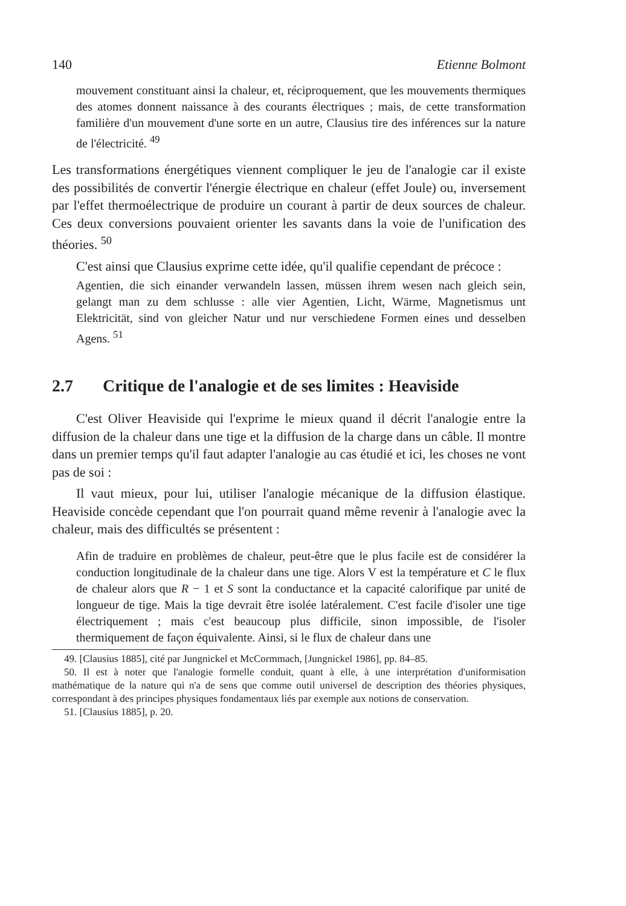140 Etienne Bolmont
mouvement constituant ainsi la chaleur, et, réciproquement, que les mouvements thermiques des atomes donnent naissance à des courants électriques ; mais, de cette transformation familière d'un mouvement d'une sorte en un autre, Clausius tire des inférences sur la nature de l'électricité. <sup>49</sup>
Les transformations énergétiques viennent compliquer le jeu de l'analogie car il existe des possibilités de convertir l'énergie électrique en chaleur (effet Joule) ou, inversement par l'effet thermoélectrique de produire un courant à partir de deux sources de chaleur. Ces deux conversions pouvaient orienter les savants dans la voie de l'unification des théories. <sup>50</sup>
C'est ainsi que Clausius exprime cette idée, qu'il qualifie cependant de précoce :
Agentien, die sich einander verwandeln lassen, müssen ihrem wesen nach gleich sein, gelangt man zu dem schlusse : alle vier Agentien, Licht, Wärme, Magnetismus unt Elektricität, sind von gleicher Natur und nur verschiedene Formen eines und desselben Agens. <sup>51</sup>
2.7 Critique de l'analogie et de ses limites : Heaviside
C'est Oliver Heaviside qui l'exprime le mieux quand il décrit l'analogie entre la diffusion de la chaleur dans une tige et la diffusion de la charge dans un câble. Il montre dans un premier temps qu'il faut adapter l'analogie au cas étudié et ici, les choses ne vont pas de soi :
Il vaut mieux, pour lui, utiliser l'analogie mécanique de la diffusion élastique. Heaviside concède cependant que l'on pourrait quand même revenir à l'analogie avec la chaleur, mais des difficultés se présentent :
Afin de traduire en problèmes de chaleur, peut-être que le plus facile est de considérer la conduction longitudinale de la chaleur dans une tige. Alors V est la température et C le flux de chaleur alors que R − 1 et S sont la conductance et la capacité calorifique par unité de longueur de tige. Mais la tige devrait être isolée latéralement. C'est facile d'isoler une tige électriquement ; mais c'est beaucoup plus difficile, sinon impossible, de l'isoler thermiquement de façon équivalente. Ainsi, si le flux de chaleur dans une
49. [Clausius 1885], cité par Jungnickel et McCormmach, [Jungnickel 1986], pp. 84–85.
50. Il est à noter que l'analogie formelle conduit, quant à elle, à une interprétation d'uniformisation mathématique de la nature qui n'a de sens que comme outil universel de description des théories physiques, correspondant à des principes physiques fondamentaux liés par exemple aux notions de conservation.
51. [Clausius 1885], p. 20.